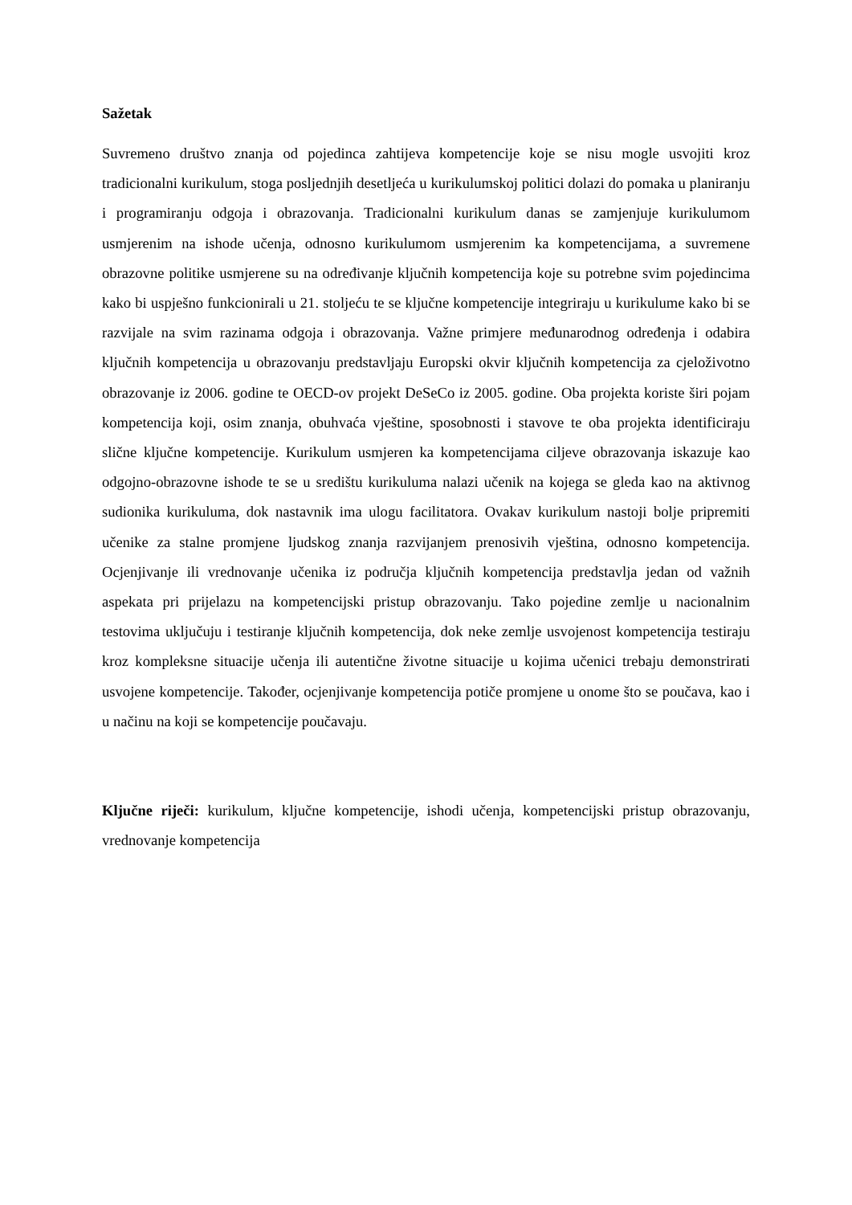Sažetak
Suvremeno društvo znanja od pojedinca zahtijeva kompetencije koje se nisu mogle usvojiti kroz tradicionalni kurikulum, stoga posljednjih desetljeća u kurikulumskoj politici dolazi do pomaka u planiranju i programiranju odgoja i obrazovanja. Tradicionalni kurikulum danas se zamjenjuje kurikulumom usmjerenim na ishode učenja, odnosno kurikulumom usmjerenim ka kompetencijama, a suvremene obrazovne politike usmjerene su na određivanje ključnih kompetencija koje su potrebne svim pojedincima kako bi uspješno funkcionirali u 21. stoljeću te se ključne kompetencije integriraju u kurikulume kako bi se razvijale na svim razinama odgoja i obrazovanja. Važne primjere međunarodnog određenja i odabira ključnih kompetencija u obrazovanju predstavljaju Europski okvir ključnih kompetencija za cjeloživotno obrazovanje iz 2006. godine te OECD-ov projekt DeSeCo iz 2005. godine. Oba projekta koriste širi pojam kompetencija koji, osim znanja, obuhvaća vještine, sposobnosti i stavove te oba projekta identificiraju slične ključne kompetencije. Kurikulum usmjeren ka kompetencijama ciljeve obrazovanja iskazuje kao odgojno-obrazovne ishode te se u središtu kurikuluma nalazi učenik na kojega se gleda kao na aktivnog sudionika kurikuluma, dok nastavnik ima ulogu facilitatora. Ovakav kurikulum nastoji bolje pripremiti učenike za stalne promjene ljudskog znanja razvijanjem prenosivih vještina, odnosno kompetencija. Ocjenjivanje ili vrednovanje učenika iz područja ključnih kompetencija predstavlja jedan od važnih aspekata pri prijelazu na kompetencijski pristup obrazovanju. Tako pojedine zemlje u nacionalnim testovima uključuju i testiranje ključnih kompetencija, dok neke zemlje usvojenost kompetencija testiraju kroz kompleksne situacije učenja ili autentične životne situacije u kojima učenici trebaju demonstrirati usvojene kompetencije. Također, ocjenjivanje kompetencija potiče promjene u onome što se poučava, kao i u načinu na koji se kompetencije poučavaju.
Ključne riječi: kurikulum, ključne kompetencije, ishodi učenja, kompetencijski pristup obrazovanju, vrednovanje kompetencija